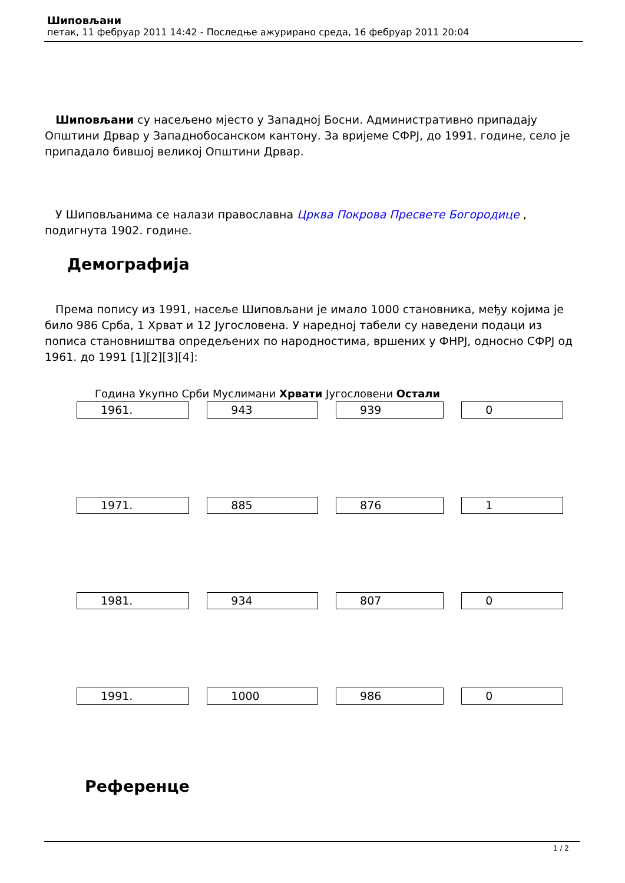Шиповљани
петак, 11 фебруар 2011 14:42 - Последње ажурирано среда, 16 фебруар 2011 20:04
Шиповљани су насељено мјесто у Западној Босни. Административно припадају Општини Дрвар у Западнобосанском кантону. За вријеме СФРЈ, до 1991. године, село је припадало бившој великој Општини Дрвар.
У Шиповљанима се налази православна Црква Покрова Пресвете Богородице , подигнута 1902. године.
Демографија
Према попису из 1991, насеље Шиповљани је имало 1000 становника, међу којима је било 986 Срба, 1 Хрват и 12 Југословена. У наредној табели су наведени подаци из пописа становништва опредељених по народностима, вршених у ФНРЈ, односно СФРЈ од 1961. до 1991 [1][2][3][4]:
Година Укупно Срби Муслимани Хрвати Југословени Остали
| 1961. | 943 | 939 | 0 |
| 1971. | 885 | 876 | 1 |
| 1981. | 934 | 807 | 0 |
| 1991. | 1000 | 986 | 0 |
Референце
1 / 2